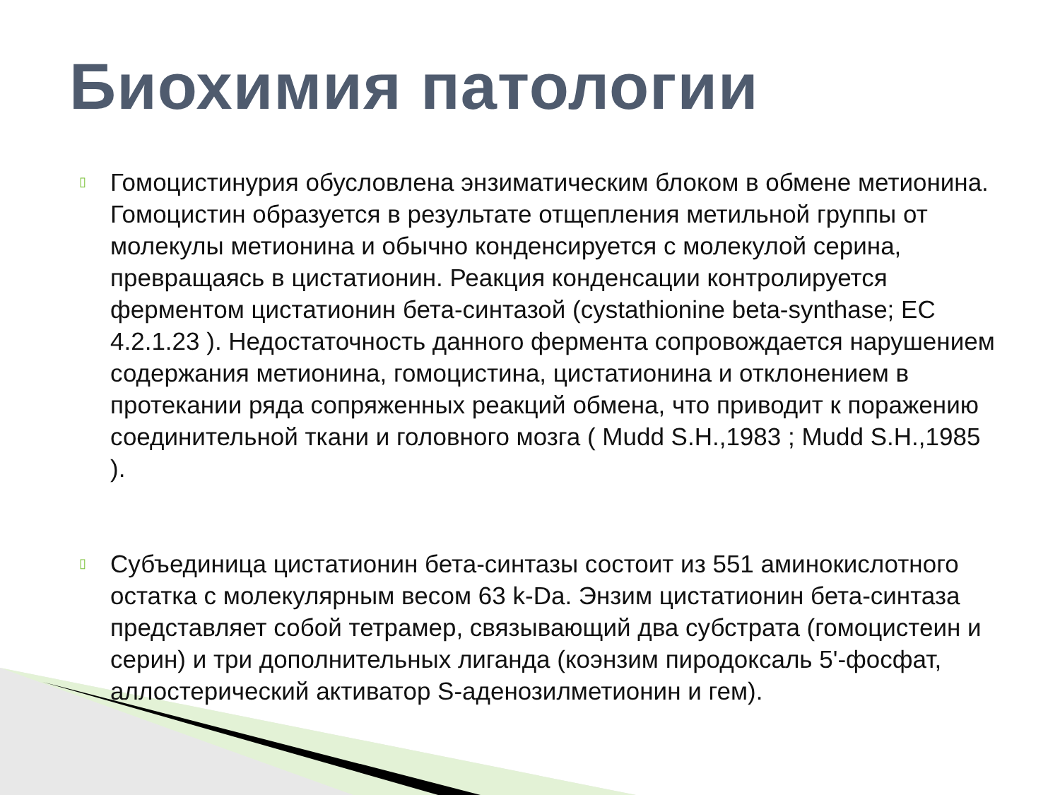Биохимия патологии
▯ Гомоцистинурия обусловлена энзиматическим блоком в обмене метионина. Гомоцистин образуется в результате отщепления метильной группы от молекулы метионина и обычно конденсируется с молекулой серина, превращаясь в цистатионин. Реакция конденсации контролируется ферментом цистатионин бета-синтазой (cystathionine beta-synthase; EC 4.2.1.23 ). Недостаточность данного фермента сопровождается нарушением содержания метионина, гомоцистина, цистатионина и отклонением в протекании ряда сопряженных реакций обмена, что приводит к поражению соединительной ткани и головного мозга ( Mudd S.H.,1983 ; Mudd S.H.,1985 ).
▯ Субъединица цистатионин бета-синтазы состоит из 551 аминокислотного остатка с молекулярным весом 63 k-Da. Энзим цистатионин бета-синтаза представляет собой тетрамер, связывающий два субстрата (гомоцистеин и серин) и три дополнительных лиганда (коэнзим пиродоксаль 5'-фосфат, аллостерический активатор S-аденозилметионин и гем).